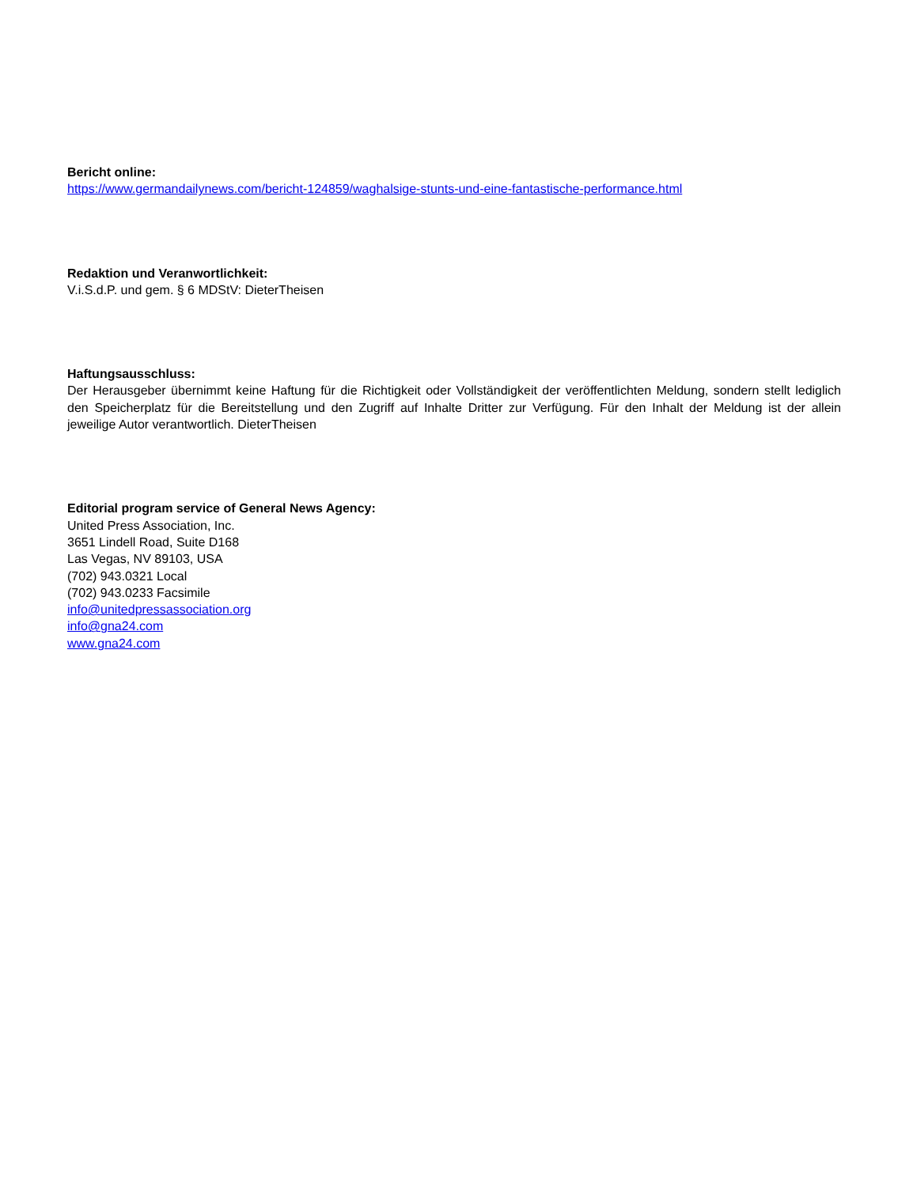Bericht online:
https://www.germandailynews.com/bericht-124859/waghalsige-stunts-und-eine-fantastische-performance.html
Redaktion und Veranwortlichkeit:
V.i.S.d.P. und gem. § 6 MDStV: DieterTheisen
Haftungsausschluss:
Der Herausgeber übernimmt keine Haftung für die Richtigkeit oder Vollständigkeit der veröffentlichten Meldung, sondern stellt lediglich den Speicherplatz für die Bereitstellung und den Zugriff auf Inhalte Dritter zur Verfügung. Für den Inhalt der Meldung ist der allein jeweilige Autor verantwortlich. DieterTheisen
Editorial program service of General News Agency:
United Press Association, Inc.
3651 Lindell Road, Suite D168
Las Vegas, NV 89103, USA
(702) 943.0321 Local
(702) 943.0233 Facsimile
info@unitedpressassociation.org
info@gna24.com
www.gna24.com